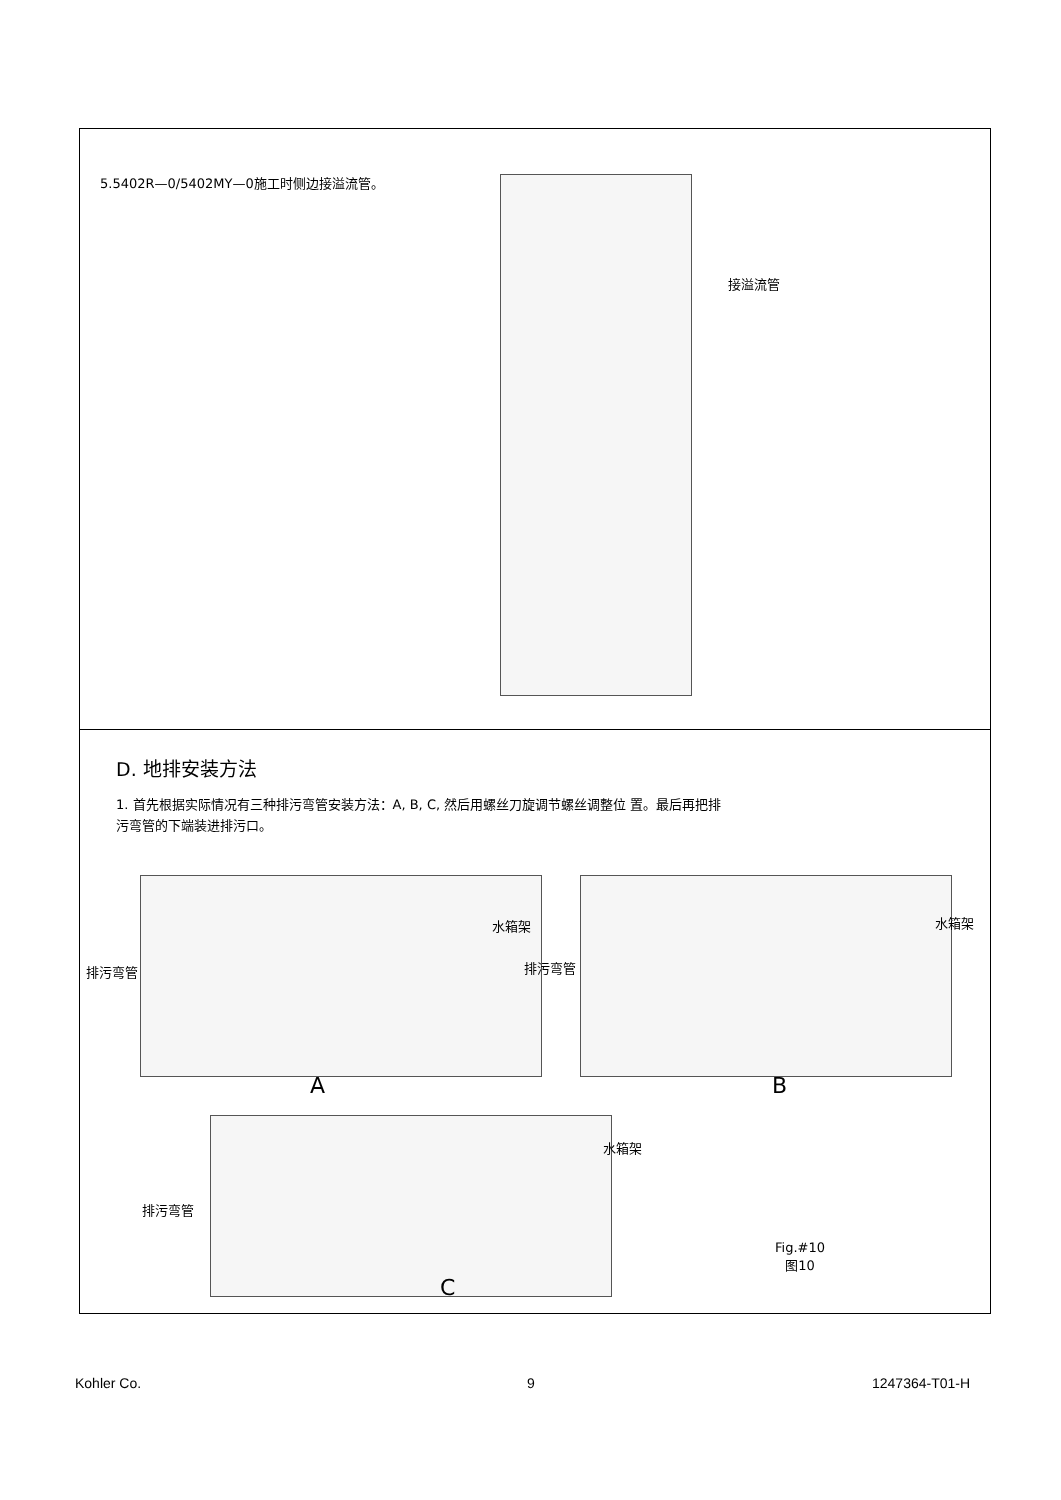5.5402R—0/5402MY—0施工时侧边接溢流管。
接溢流管
D. 地排安装方法
1. 首先根据实际情况有三种排污弯管安装方法：A, B, C, 然后用螺丝刀旋调节螺丝调整位 置。最后再把排
污弯管的下端装进排污口。
排污弯管
水箱架
A
排污弯管
水箱架
B
排污弯管
水箱架
C
Fig.#10
图10
Kohler Co. 9 1247364-T01-H